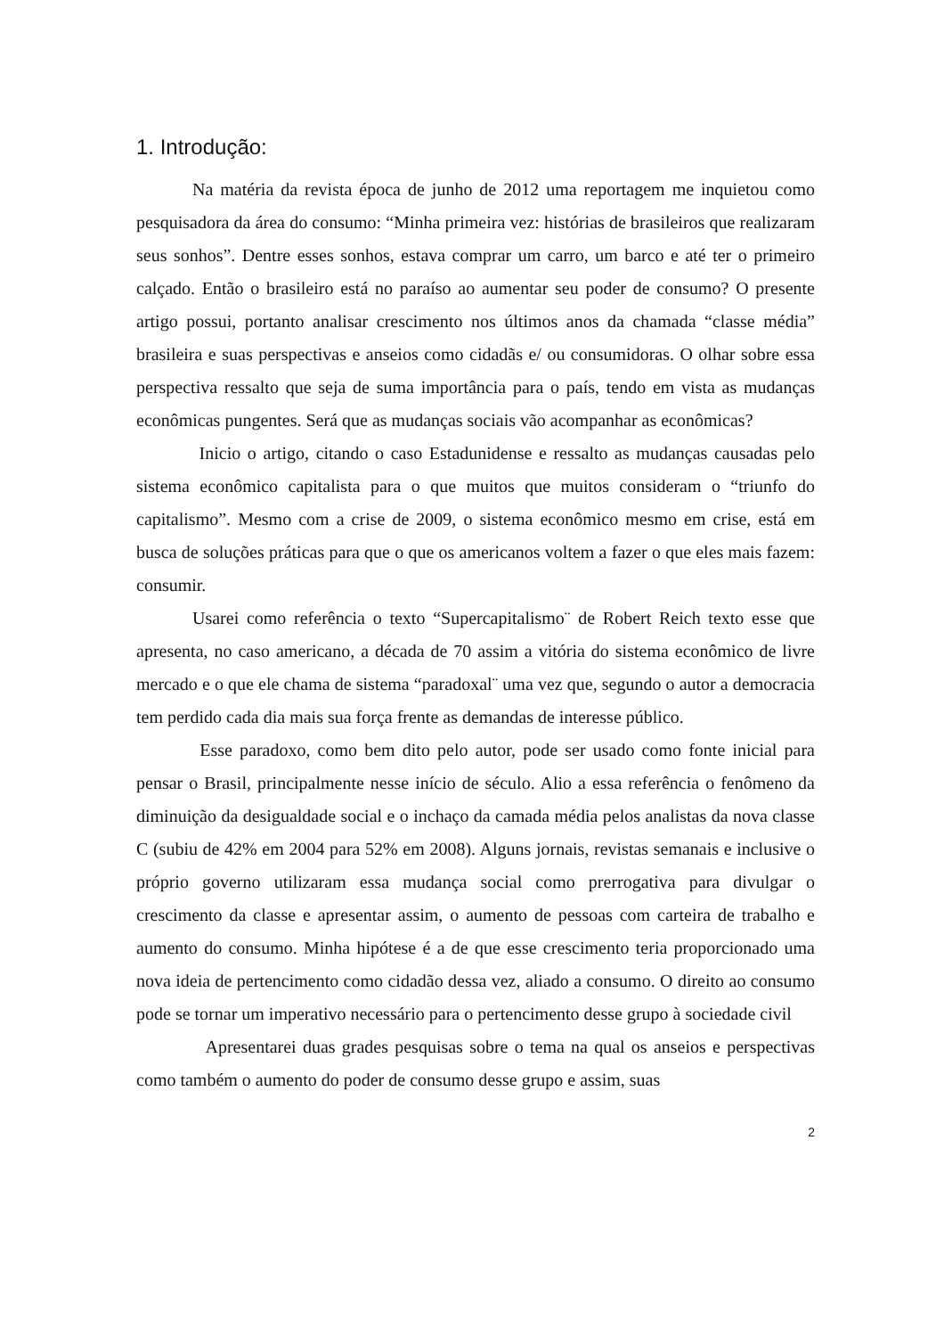1. Introdução:
Na matéria da revista época de junho de 2012 uma reportagem me inquietou como pesquisadora da área do consumo: “Minha primeira vez: histórias de brasileiros que realizaram seus sonhos”. Dentre esses sonhos, estava comprar um carro, um barco e até ter o primeiro calçado. Então o brasileiro está no paraíso ao aumentar seu poder de consumo? O presente artigo possui, portanto analisar crescimento nos últimos anos da chamada “classe média” brasileira e suas perspectivas e anseios como cidadãs e/ ou consumidoras. O olhar sobre essa perspectiva ressalto que seja de suma importância para o país, tendo em vista as mudanças econômicas pungentes. Será que as mudanças sociais vão acompanhar as econômicas?
Inicio o artigo, citando o caso Estadunidense e ressalto as mudanças causadas pelo sistema econômico capitalista para o que muitos que muitos consideram o “triunfo do capitalismo”. Mesmo com a crise de 2009, o sistema econômico mesmo em crise, está em busca de soluções práticas para que o que os americanos voltem a fazer o que eles mais fazem: consumir.
Usarei como referência o texto “Supercapitalismo¨ de Robert Reich texto esse que apresenta, no caso americano, a década de 70 assim a vitória do sistema econômico de livre mercado e o que ele chama de sistema “paradoxal¨ uma vez que, segundo o autor a democracia tem perdido cada dia mais sua força frente as demandas de interesse público.
Esse paradoxo, como bem dito pelo autor, pode ser usado como fonte inicial para pensar o Brasil, principalmente nesse início de século. Alio a essa referência o fenômeno da diminuição da desigualdade social e o inchaço da camada média pelos analistas da nova classe C (subiu de 42% em 2004 para 52% em 2008). Alguns jornais, revistas semanais e inclusive o próprio governo utilizaram essa mudança social como prerrogativa para divulgar o crescimento da classe e apresentar assim, o aumento de pessoas com carteira de trabalho e aumento do consumo. Minha hipótese é a de que esse crescimento teria proporcionado uma nova ideia de pertencimento como cidadão dessa vez, aliado a consumo. O direito ao consumo pode se tornar um imperativo necessário para o pertencimento desse grupo à sociedade civil
Apresentarei duas grades pesquisas sobre o tema na qual os anseios e perspectivas como também o aumento do poder de consumo desse grupo e assim, suas
2